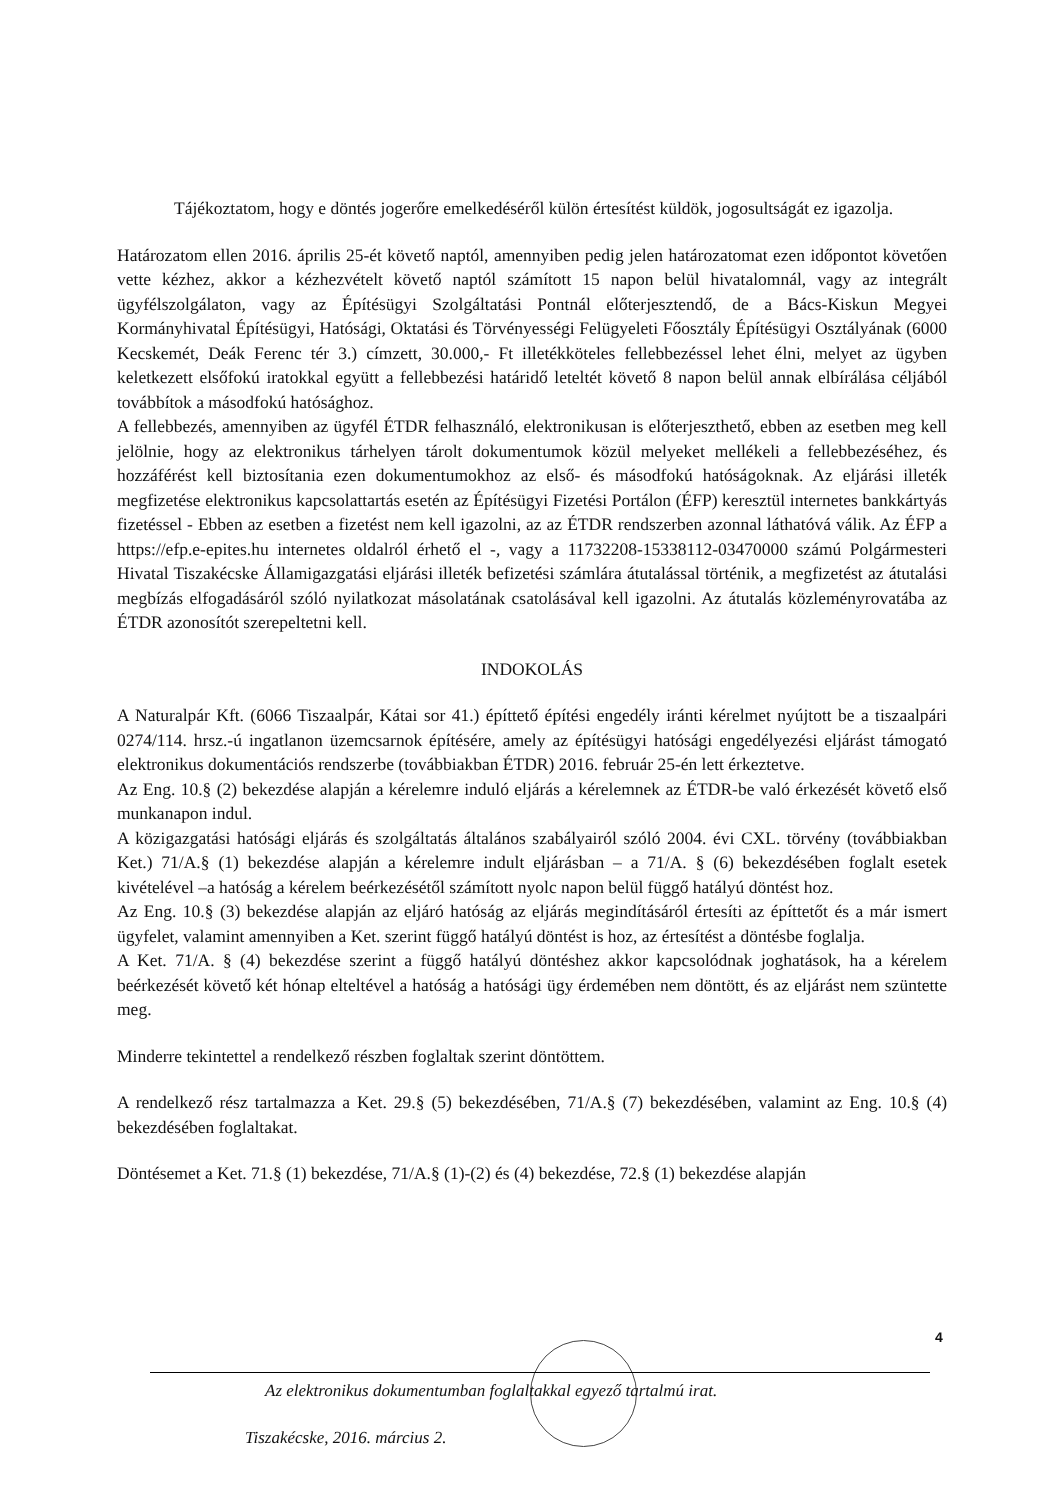Tájékoztatom, hogy e döntés jogerőre emelkedéséről külön értesítést küldök, jogosultságát ez igazolja.
Határozatom ellen 2016. április 25-ét követő naptól, amennyiben pedig jelen határozatomat ezen időpontot követően vette kézhez, akkor a kézhezvételt követő naptól számított 15 napon belül hivatalomnál, vagy az integrált ügyfélszolgálaton, vagy az Építésügyi Szolgáltatási Pontnál előterjesztendő, de a Bács-Kiskun Megyei Kormányhivatal Építésügyi, Hatósági, Oktatási és Törvényességi Felügyeleti Főosztály Építésügyi Osztályának (6000 Kecskemét, Deák Ferenc tér 3.) címzett, 30.000,- Ft illetékköteles fellebbezéssel lehet élni, melyet az ügyben keletkezett elsőfokú iratokkal együtt a fellebbezési határidő leteltét követő 8 napon belül annak elbírálása céljából továbbítok a másodfokú hatósághoz.
A fellebbezés, amennyiben az ügyfél ÉTDR felhasználó, elektronikusan is előterjeszthető, ebben az esetben meg kell jelölnie, hogy az elektronikus tárhelyen tárolt dokumentumok közül melyeket mellékeli a fellebbezéséhez, és hozzáférést kell biztosítania ezen dokumentumokhoz az első- és másodfokú hatóságoknak. Az eljárási illeték megfizetése elektronikus kapcsolattartás esetén az Építésügyi Fizetési Portálon (ÉFP) keresztül internetes bankkártyás fizetéssel - Ebben az esetben a fizetést nem kell igazolni, az az ÉTDR rendszerben azonnal láthatóvá válik. Az ÉFP a https://efp.e-epites.hu internetes oldalról érhető el -, vagy a 11732208-15338112-03470000 számú Polgármesteri Hivatal Tiszakécske Államigazgatási eljárási illeték befizetési számlára átutalással történik, a megfizetést az átutalási megbízás elfogadásáról szóló nyilatkozat másolatának csatolásával kell igazolni. Az átutalás közleményrovatába az ÉTDR azonosítót szerepeltetni kell.
INDOKOLÁS
A Naturalpár Kft. (6066 Tiszaalpár, Kátai sor 41.) építtető építési engedély iránti kérelmet nyújtott be a tiszaalpári 0274/114. hrsz.-ú ingatlanon üzemcsarnok építésére, amely az építésügyi hatósági engedélyezési eljárást támogató elektronikus dokumentációs rendszerbe (továbbiakban ÉTDR) 2016. február 25-én lett érkeztetve.
Az Eng. 10.§ (2) bekezdése alapján a kérelemre induló eljárás a kérelemnek az ÉTDR-be való érkezését követő első munkanapon indul.
A közigazgatási hatósági eljárás és szolgáltatás általános szabályairól szóló 2004. évi CXL. törvény (továbbiakban Ket.) 71/A.§ (1) bekezdése alapján a kérelemre indult eljárásban – a 71/A. § (6) bekezdésében foglalt esetek kivételével –a hatóság a kérelem beérkezésétől számított nyolc napon belül függő hatályú döntést hoz.
Az Eng. 10.§ (3) bekezdése alapján az eljáró hatóság az eljárás megindításáról értesíti az építtetőt és a már ismert ügyfelet, valamint amennyiben a Ket. szerint függő hatályú döntést is hoz, az értesítést a döntésbe foglalja.
A Ket. 71/A. § (4) bekezdése szerint a függő hatályú döntéshez akkor kapcsolódnak joghatások, ha a kérelem beérkezését követő két hónap elteltével a hatóság a hatósági ügy érdemében nem döntött, és az eljárást nem szüntette meg.
Minderre tekintettel a rendelkező részben foglaltak szerint döntöttem.
A rendelkező rész tartalmazza a Ket. 29.§ (5) bekezdésében, 71/A.§ (7) bekezdésében, valamint az Eng. 10.§ (4) bekezdésében foglaltakat.
Döntésemet a Ket. 71.§ (1) bekezdése, 71/A.§ (1)-(2) és (4) bekezdése, 72.§ (1) bekezdése alapján
4
Az elektronikus dokumentumban foglaltakkal egyező tartalmú irat.
Tiszakécske, 2016. március 2.